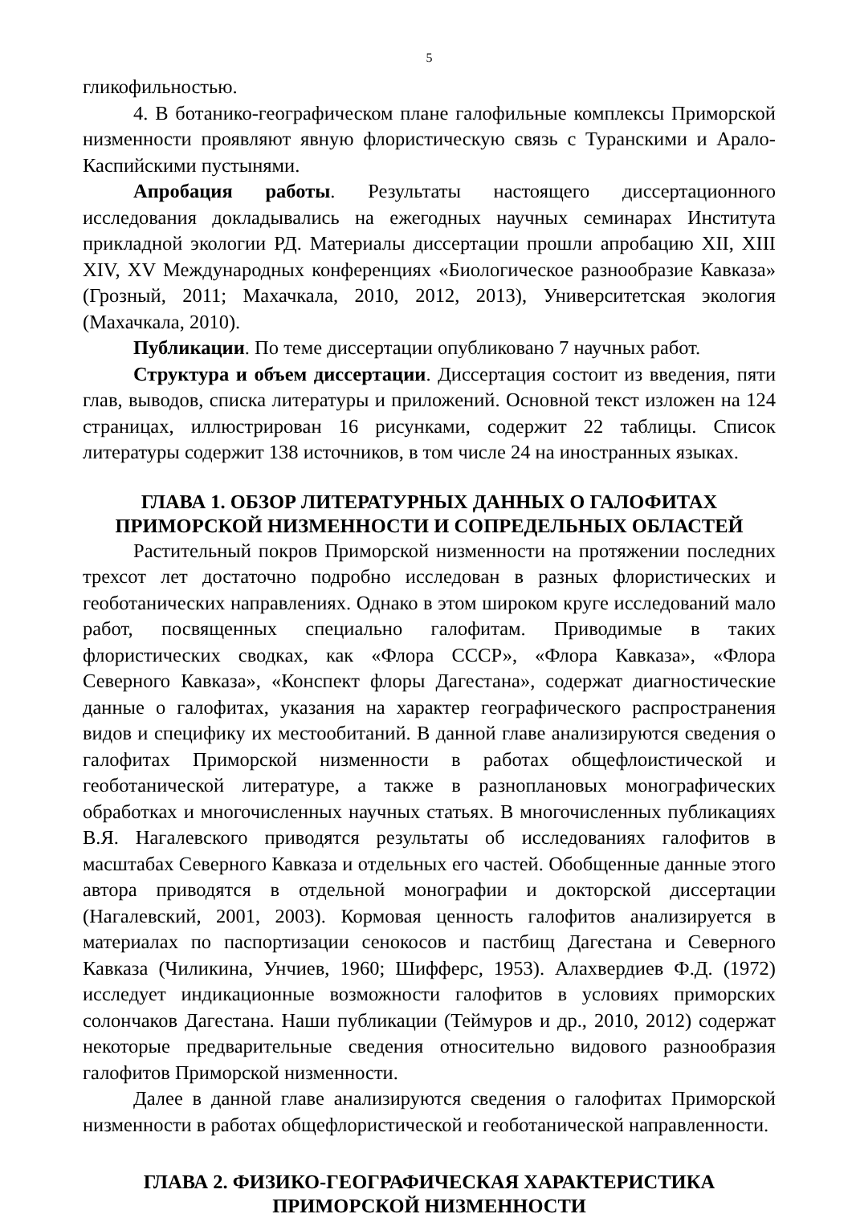5
гликофильностью.
4. В ботанико-географическом плане галофильные комплексы Приморской низменности проявляют явную флористическую связь с Туранскими и Арало-Каспийскими пустынями.
Апробация работы. Результаты настоящего диссертационного исследования докладывались на ежегодных научных семинарах Института прикладной экологии РД. Материалы диссертации прошли апробацию XII, XIII XIV, XV Международных конференциях «Биологическое разнообразие Кавказа» (Грозный, 2011; Махачкала, 2010, 2012, 2013), Университетская экология (Махачкала, 2010).
Публикации. По теме диссертации опубликовано 7 научных работ.
Структура и объем диссертации. Диссертация состоит из введения, пяти глав, выводов, списка литературы и приложений. Основной текст изложен на 124 страницах, иллюстрирован 16 рисунками, содержит 22 таблицы. Список литературы содержит 138 источников, в том числе 24 на иностранных языках.
ГЛАВА 1. ОБЗОР ЛИТЕРАТУРНЫХ ДАННЫХ О ГАЛОФИТАХ
ПРИМОРСКОЙ НИЗМЕННОСТИ И СОПРЕДЕЛЬНЫХ ОБЛАСТЕЙ
Растительный покров Приморской низменности на протяжении последних трехсот лет достаточно подробно исследован в разных флористических и геоботанических направлениях. Однако в этом широком круге исследований мало работ, посвященных специально галофитам. Приводимые в таких флористических сводках, как «Флора СССР», «Флора Кавказа», «Флора Северного Кавказа», «Конспект флоры Дагестана», содержат диагностические данные о галофитах, указания на характер географического распространения видов и специфику их местообитаний. В данной главе анализируются сведения о галофитах Приморской низменности в работах общефлоистической и геоботанической литературе, а также в разноплановых монографических обработках и многочисленных научных статьях. В многочисленных публикациях В.Я. Нагалевского приводятся результаты об исследованиях галофитов в масштабах Северного Кавказа и отдельных его частей. Обобщенные данные этого автора приводятся в отдельной монографии и докторской диссертации (Нагалевский, 2001, 2003). Кормовая ценность галофитов анализируется в материалах по паспортизации сенокосов и пастбищ Дагестана и Северного Кавказа (Чиликина, Унчиев, 1960; Шифферс, 1953). Алахвердиев Ф.Д. (1972) исследует индикационные возможности галофитов в условиях приморских солончаков Дагестана. Наши публикации (Теймуров и др., 2010, 2012) содержат некоторые предварительные сведения относительно видового разнообразия галофитов Приморской низменности.
Далее в данной главе анализируются сведения о галофитах Приморской низменности в работах общефлористической и геоботанической направленности.
ГЛАВА 2. ФИЗИКО-ГЕОГРАФИЧЕСКАЯ ХАРАКТЕРИСТИКА
ПРИМОРСКОЙ НИЗМЕННОСТИ